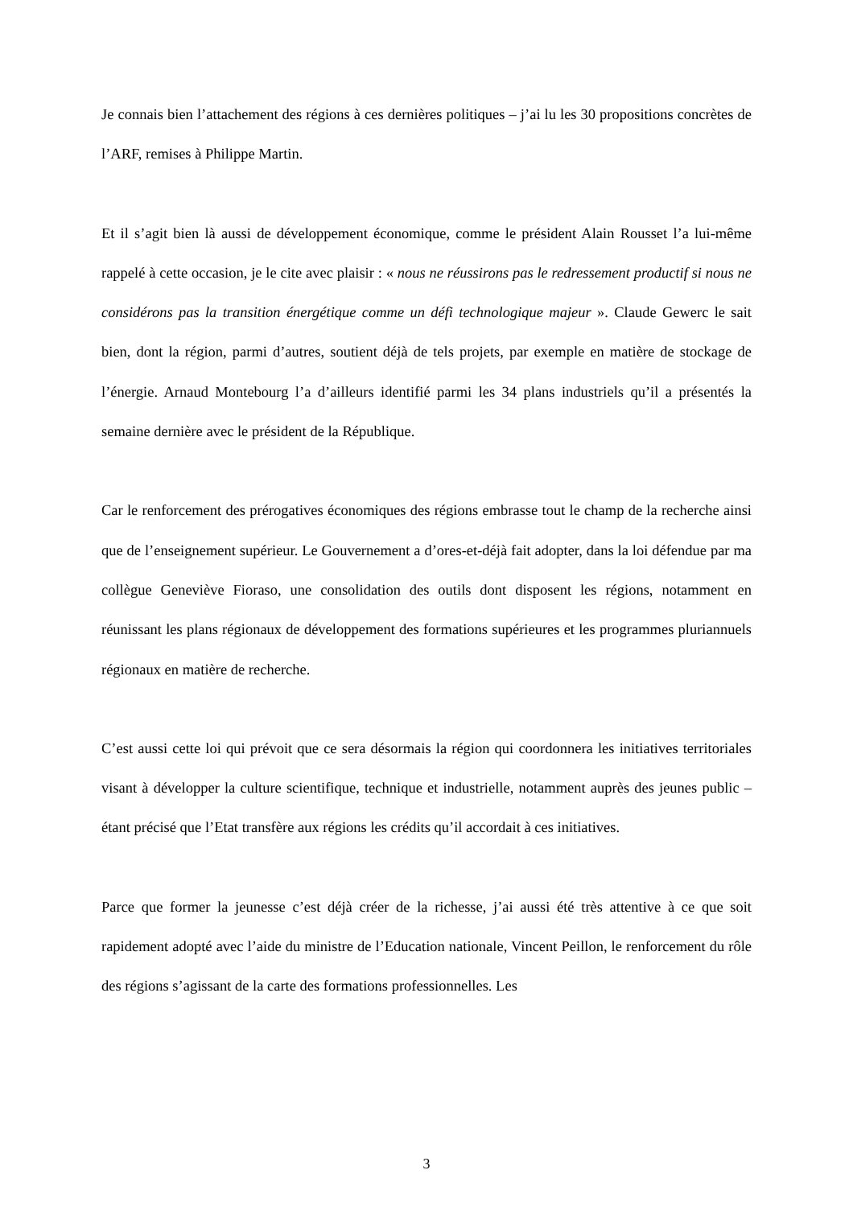Je connais bien l’attachement des régions à ces dernières politiques – j’ai lu les 30 propositions concrètes de l’ARF, remises à Philippe Martin.
Et il s’agit bien là aussi de développement économique, comme le président Alain Rousset l’a lui-même rappelé à cette occasion, je le cite avec plaisir : « nous ne réussirons pas le redressement productif si nous ne considérons pas la transition énergétique comme un défi technologique majeur ». Claude Gewerc le sait bien, dont la région, parmi d’autres, soutient déjà de tels projets, par exemple en matière de stockage de l’énergie. Arnaud Montebourg l’a d’ailleurs identifié parmi les 34 plans industriels qu’il a présentés la semaine dernière avec le président de la République.
Car le renforcement des prérogatives économiques des régions embrasse tout le champ de la recherche ainsi que de l’enseignement supérieur. Le Gouvernement a d’ores-et-déjà fait adopter, dans la loi défendue par ma collègue Geneviève Fioraso, une consolidation des outils dont disposent les régions, notamment en réunissant les plans régionaux de développement des formations supérieures et les programmes pluriannuels régionaux en matière de recherche.
C’est aussi cette loi qui prévoit que ce sera désormais la région qui coordonnera les initiatives territoriales visant à développer la culture scientifique, technique et industrielle, notamment auprès des jeunes public – étant précisé que l’Etat transfère aux régions les crédits qu’il accordait à ces initiatives.
Parce que former la jeunesse c’est déjà créer de la richesse, j’ai aussi été très attentive à ce que soit rapidement adopté avec l’aide du ministre de l’Education nationale, Vincent Peillon, le renforcement du rôle des régions s’agissant de la carte des formations professionnelles. Les
3